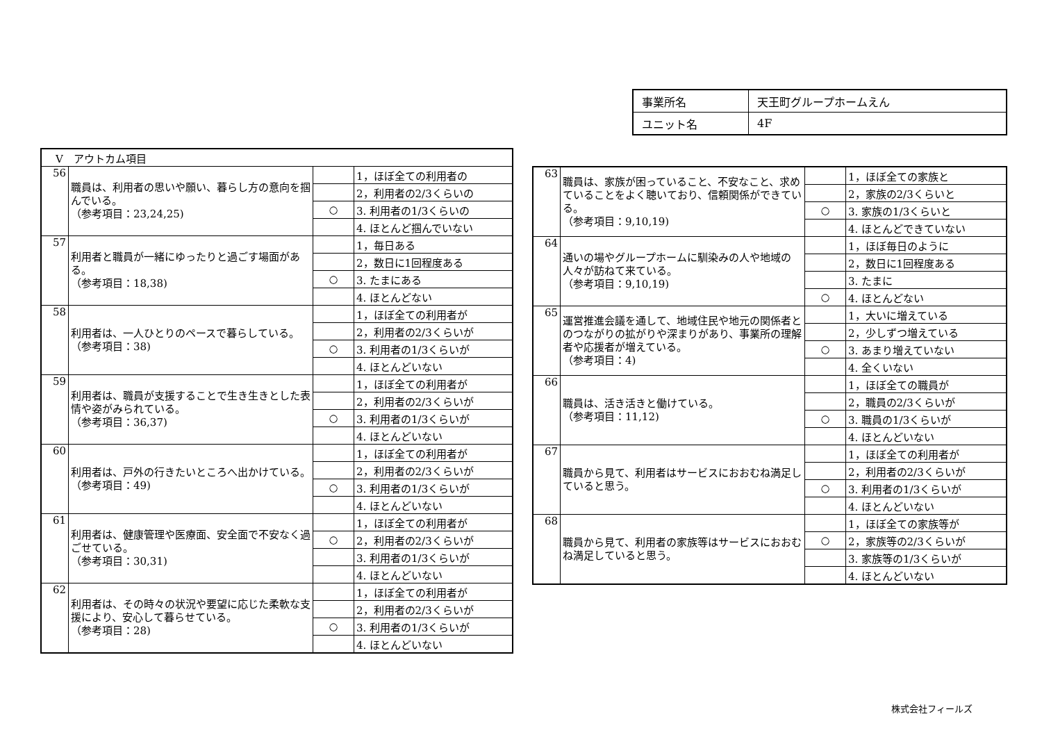| 事業所名 | 天王町グループホームえん |
| ユニット名 | 4F |
| Ⅴ アウトカム項目 | | | |
| 56 | 職員は、利用者の思いや願い、暮らし方の意向を掴んでいる。 （参考項目：23,24,25) | | 1，ほぼ全ての利用者の |
| | | | 2，利用者の2/3くらいの |
| | | ○ | 3. 利用者の1/3くらいの |
| | | | 4. ほとんど掴んでいない |
| 57 | 利用者と職員が一緒にゆったりと過ごす場面がある。 （参考項目：18,38) | | 1，毎日ある |
| | | | 2，数日に1回程度ある |
| | | ○ | 3. たまにある |
| | | | 4. ほとんどない |
| 58 | 利用者は、一人ひとりのペースで暮らしている。 （参考項目：38) | | 1，ほぼ全ての利用者が |
| | | | 2，利用者の2/3くらいが |
| | | ○ | 3. 利用者の1/3くらいが |
| | | | 4. ほとんどいない |
| 59 | 利用者は、職員が支援することで生き生きとした表情や姿がみられている。 （参考項目：36,37) | | 1，ほぼ全ての利用者が |
| | | | 2，利用者の2/3くらいが |
| | | ○ | 3. 利用者の1/3くらいが |
| | | | 4. ほとんどいない |
| 60 | 利用者は、戸外の行きたいところへ出かけている。 （参考項目：49) | | 1，ほぼ全ての利用者が |
| | | | 2，利用者の2/3くらいが |
| | | ○ | 3. 利用者の1/3くらいが |
| | | | 4. ほとんどいない |
| 61 | 利用者は、健康管理や医療面、安全面で不安なく過ごせている。 （参考項目：30,31) | | 1，ほぼ全ての利用者が |
| | | ○ | 2，利用者の2/3くらいが |
| | | | 3. 利用者の1/3くらいが |
| | | | 4. ほとんどいない |
| 62 | 利用者は、その時々の状況や要望に応じた柔軟な支援により、安心して暮らせている。 （参考項目：28) | | 1，ほぼ全ての利用者が |
| | | | 2，利用者の2/3くらいが |
| | | ○ | 3. 利用者の1/3くらいが |
| | | | 4. ほとんどいない |
| 63 | 職員は、家族が困っていること、不安なこと、求めていることをよく聴いており、信頼関係ができている。 （参考項目：9,10,19) | | 1，ほぼ全ての家族と |
| | | | 2，家族の2/3くらいと |
| | | ○ | 3. 家族の1/3くらいと |
| | | | 4. ほとんどできていない |
| 64 | 通いの場やグループホームに馴染みの人や地域の人々が訪ねて来ている。 （参考項目：9,10,19) | | 1，ほぼ毎日のように |
| | | | 2，数日に1回程度ある |
| | | | 3. たまに |
| | | ○ | 4. ほとんどない |
| 65 | 運営推進会議を通して、地域住民や地元の関係者とのつながりの拡がりや深まりがあり、事業所の理解者や応援者が増えている。 （参考項目：4) | | 1，大いに増えている |
| | | | 2，少しずつ増えている |
| | | ○ | 3. あまり増えていない |
| | | | 4. 全くいない |
| 66 | 職員は、活き活きと働けている。 （参考項目：11,12) | | 1，ほぼ全ての職員が |
| | | | 2，職員の2/3くらいが |
| | | ○ | 3. 職員の1/3くらいが |
| | | | 4. ほとんどいない |
| 67 | 職員から見て、利用者はサービスにおおむね満足していると思う。 | | 1，ほぼ全ての利用者が |
| | | | 2，利用者の2/3くらいが |
| | | ○ | 3. 利用者の1/3くらいが |
| | | | 4. ほとんどいない |
| 68 | 職員から見て、利用者の家族等はサービスにおおむね満足していると思う。 | | 1，ほぼ全ての家族等が |
| | | ○ | 2，家族等の2/3くらいが |
| | | | 3. 家族等の1/3くらいが |
| | | | 4. ほとんどいない |
株式会社フィールズ